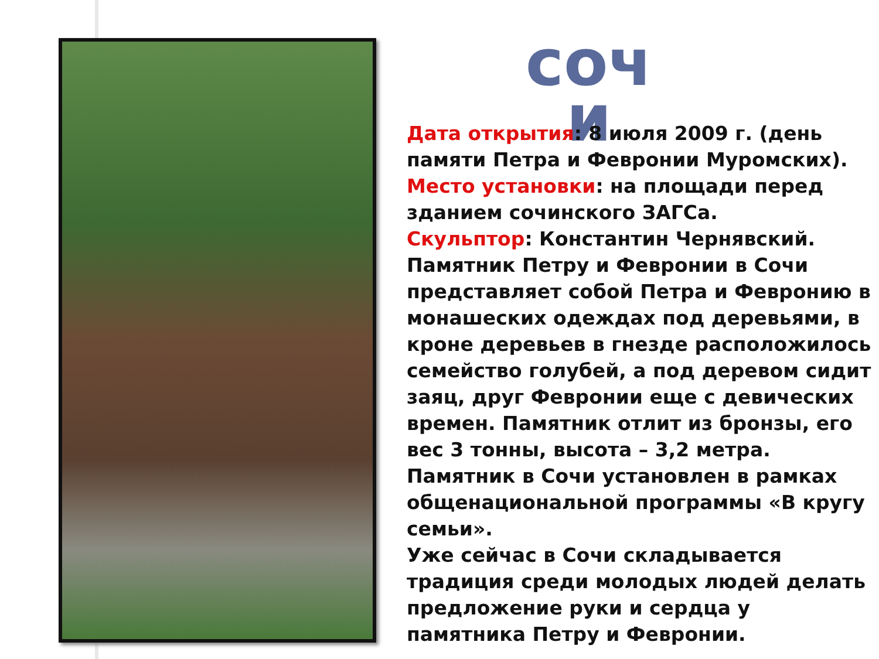соч и
Дата открытия: 8 июля 2009 г. (день памяти Петра и Февронии Муромских).
Место установки: на площади перед зданием сочинского ЗАГСа.
Скульптор: Константин Чернявский.
Памятник Петру и Февронии в Сочи представляет собой Петра и Февронию в монашеских одеждах под деревьями, в кроне деревьев в гнезде расположилось семейство голубей, а под деревом сидит заяц, друг Февронии еще с девических времен. Памятник отлит из бронзы, его вес 3 тонны, высота – 3,2 метра. Памятник в Сочи установлен в рамках общенациональной программы «В кругу семьи».
Уже сейчас в Сочи складывается традиция среди молодых людей делать предложение руки и сердца у памятника Петру и Февронии.